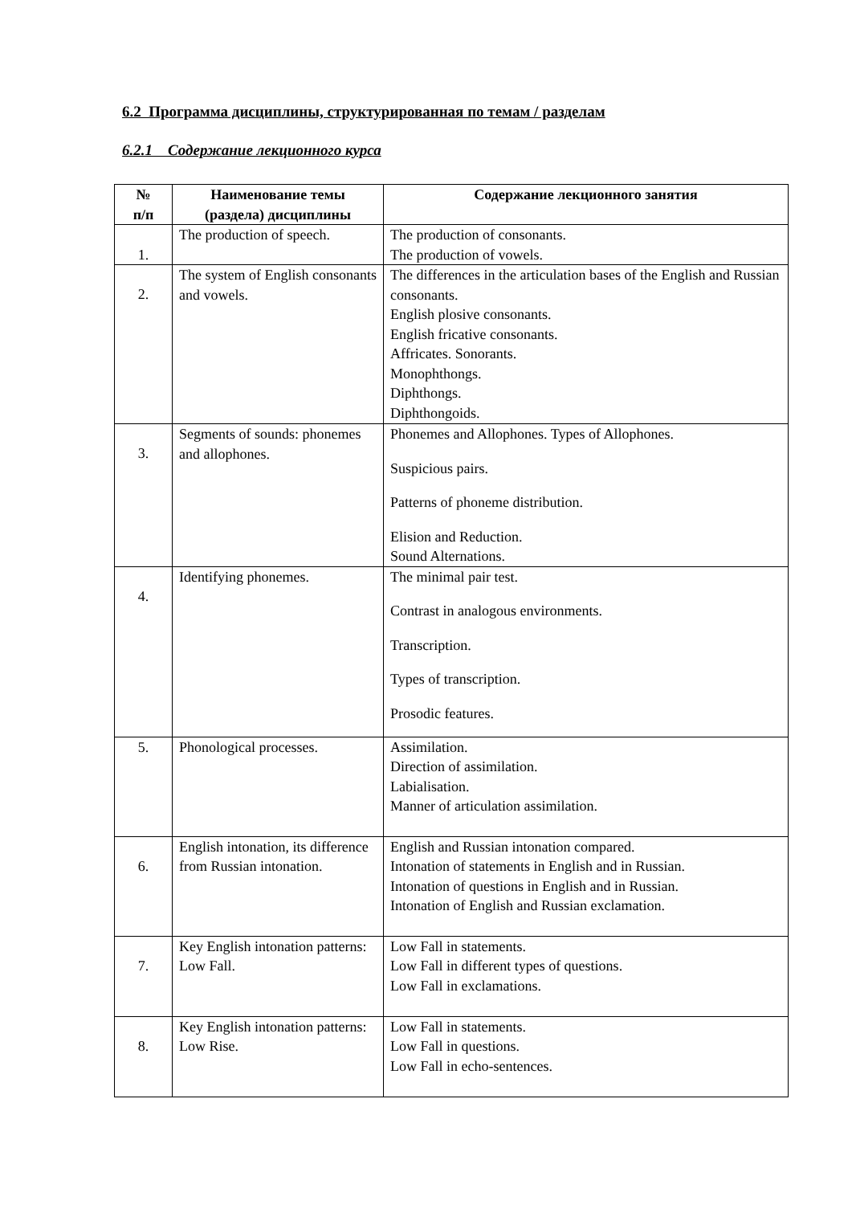6.2 Программа дисциплины, структурированная по темам / разделам
6.2.1 Содержание лекционного курса
| № п/п | Наименование темы (раздела) дисциплины | Содержание лекционного занятия |
| --- | --- | --- |
| 1. | The production of speech. | The production of consonants. The production of vowels. |
| 2. | The system of English consonants and vowels. | The differences in the articulation bases of the English and Russian consonants. English plosive consonants. English fricative consonants. Affricates. Sonorants. Monophthongs. Diphthongs. Diphthongoids. |
| 3. | Segments of sounds: phonemes and allophones. | Phonemes and Allophones. Types of Allophones. Suspicious pairs. Patterns of phoneme distribution. Elision and Reduction. Sound Alternations. |
| 4. | Identifying phonemes. | The minimal pair test. Contrast in analogous environments. Transcription. Types of transcription. Prosodic features. |
| 5. | Phonological processes. | Assimilation. Direction of assimilation. Labialisation. Manner of articulation assimilation. |
| 6. | English intonation, its difference from Russian intonation. | English and Russian intonation compared. Intonation of statements in English and in Russian. Intonation of questions in English and in Russian. Intonation of English and Russian exclamation. |
| 7. | Key English intonation patterns: Low Fall. | Low Fall in statements. Low Fall in different types of questions. Low Fall in exclamations. |
| 8. | Key English intonation patterns: Low Rise. | Low Fall in statements. Low Fall in questions. Low Fall in echo-sentences. |